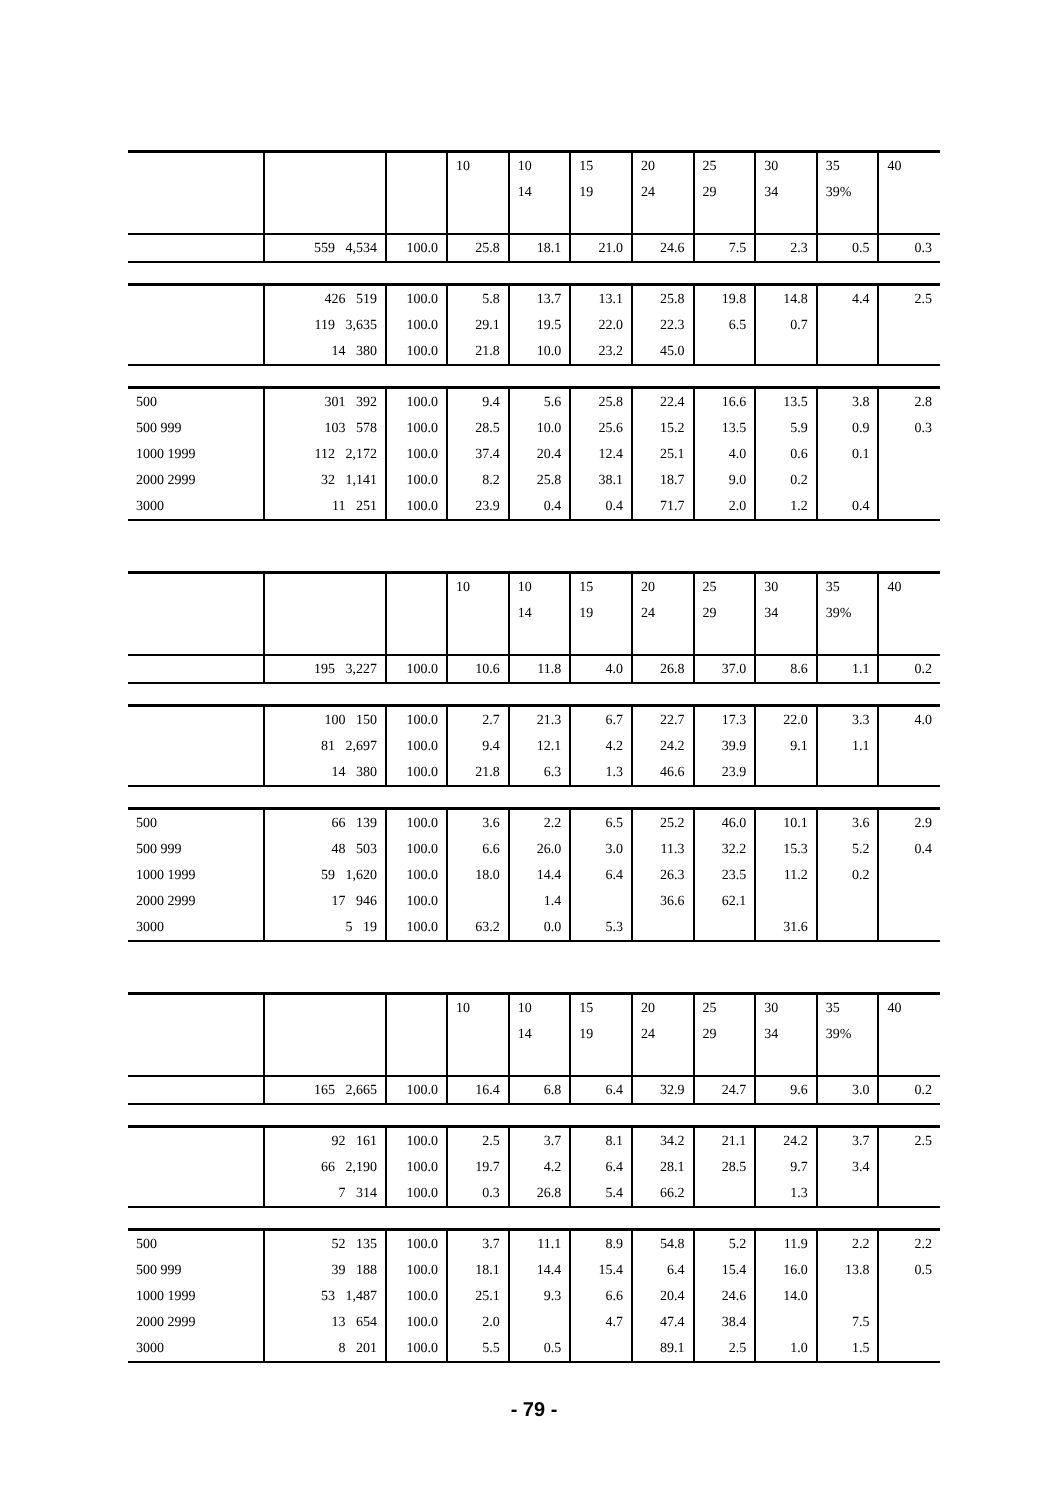| | | | 10 | 10 14 | 15 19 | 20 24 | 25 29 | 30 34 | 35 39% | 40 |
| | 559 4,534 | 100.0 | 25.8 | 18.1 | 21.0 | 24.6 | 7.5 | 2.3 | 0.5 | 0.3 |
| | 426 519 | 100.0 | 5.8 | 13.7 | 13.1 | 25.8 | 19.8 | 14.8 | 4.4 | 2.5 |
| | 119 3,635 | 100.0 | 29.1 | 19.5 | 22.0 | 22.3 | 6.5 | 0.7 | | |
| | 14 380 | 100.0 | 21.8 | 10.0 | 23.2 | 45.0 | | | | |
| 500 | 301 392 | 100.0 | 9.4 | 5.6 | 25.8 | 22.4 | 16.6 | 13.5 | 3.8 | 2.8 |
| 500 999 | 103 578 | 100.0 | 28.5 | 10.0 | 25.6 | 15.2 | 13.5 | 5.9 | 0.9 | 0.3 |
| 1000 1999 | 112 2,172 | 100.0 | 37.4 | 20.4 | 12.4 | 25.1 | 4.0 | 0.6 | 0.1 | |
| 2000 2999 | 32 1,141 | 100.0 | 8.2 | 25.8 | 38.1 | 18.7 | 9.0 | 0.2 | | |
| 3000 | 11 251 | 100.0 | 23.9 | 0.4 | 0.4 | 71.7 | 2.0 | 1.2 | 0.4 | |
| | | | 10 | 10 14 | 15 19 | 20 24 | 25 29 | 30 34 | 35 39% | 40 |
| | 195 3,227 | 100.0 | 10.6 | 11.8 | 4.0 | 26.8 | 37.0 | 8.6 | 1.1 | 0.2 |
| | 100 150 | 100.0 | 2.7 | 21.3 | 6.7 | 22.7 | 17.3 | 22.0 | 3.3 | 4.0 |
| | 81 2,697 | 100.0 | 9.4 | 12.1 | 4.2 | 24.2 | 39.9 | 9.1 | 1.1 | |
| | 14 380 | 100.0 | 21.8 | 6.3 | 1.3 | 46.6 | 23.9 | | | |
| 500 | 66 139 | 100.0 | 3.6 | 2.2 | 6.5 | 25.2 | 46.0 | 10.1 | 3.6 | 2.9 |
| 500 999 | 48 503 | 100.0 | 6.6 | 26.0 | 3.0 | 11.3 | 32.2 | 15.3 | 5.2 | 0.4 |
| 1000 1999 | 59 1,620 | 100.0 | 18.0 | 14.4 | 6.4 | 26.3 | 23.5 | 11.2 | 0.2 | |
| 2000 2999 | 17 946 | 100.0 | | 1.4 | | 36.6 | 62.1 | | | |
| 3000 | 5 19 | 100.0 | 63.2 | 0.0 | 5.3 | | | 31.6 | | |
| | | | 10 | 10 14 | 15 19 | 20 24 | 25 29 | 30 34 | 35 39% | 40 |
| | 165 2,665 | 100.0 | 16.4 | 6.8 | 6.4 | 32.9 | 24.7 | 9.6 | 3.0 | 0.2 |
| | 92 161 | 100.0 | 2.5 | 3.7 | 8.1 | 34.2 | 21.1 | 24.2 | 3.7 | 2.5 |
| | 66 2,190 | 100.0 | 19.7 | 4.2 | 6.4 | 28.1 | 28.5 | 9.7 | 3.4 | |
| | 7 314 | 100.0 | 0.3 | 26.8 | 5.4 | 66.2 | | 1.3 | | |
| 500 | 52 135 | 100.0 | 3.7 | 11.1 | 8.9 | 54.8 | 5.2 | 11.9 | 2.2 | 2.2 |
| 500 999 | 39 188 | 100.0 | 18.1 | 14.4 | 15.4 | 6.4 | 15.4 | 16.0 | 13.8 | 0.5 |
| 1000 1999 | 53 1,487 | 100.0 | 25.1 | 9.3 | 6.6 | 20.4 | 24.6 | 14.0 | | |
| 2000 2999 | 13 654 | 100.0 | 2.0 | | 4.7 | 47.4 | 38.4 | | 7.5 | |
| 3000 | 8 201 | 100.0 | 5.5 | 0.5 | | 89.1 | 2.5 | 1.0 | 1.5 | |
- 79 -